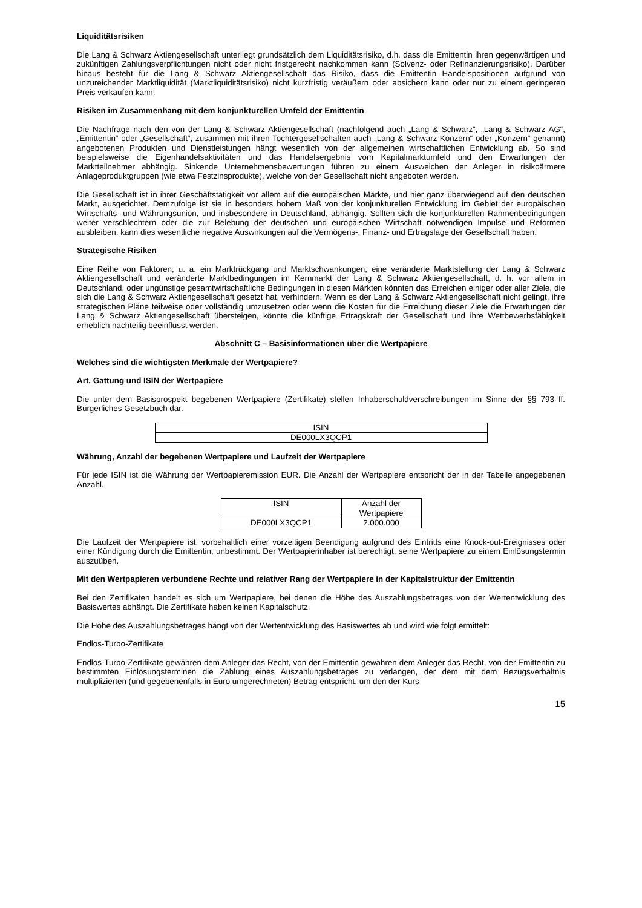Liquiditätsrisiken
Die Lang & Schwarz Aktiengesellschaft unterliegt grundsätzlich dem Liquiditätsrisiko, d.h. dass die Emittentin ihren gegenwärtigen und zukünftigen Zahlungsverpflichtungen nicht oder nicht fristgerecht nachkommen kann (Solvenz- oder Refinanzierungsrisiko). Darüber hinaus besteht für die Lang & Schwarz Aktiengesellschaft das Risiko, dass die Emittentin Handelspositionen aufgrund von unzureichender Marktliquidität (Marktliquiditätsrisiko) nicht kurzfristig veräußern oder absichern kann oder nur zu einem geringeren Preis verkaufen kann.
Risiken im Zusammenhang mit dem konjunkturellen Umfeld der Emittentin
Die Nachfrage nach den von der Lang & Schwarz Aktiengesellschaft (nachfolgend auch „Lang & Schwarz“, „Lang & Schwarz AG“, „Emittentin“ oder „Gesellschaft“, zusammen mit ihren Tochtergesellschaften auch „Lang & Schwarz-Konzern“ oder „Konzern“ genannt) angebotenen Produkten und Dienstleistungen hängt wesentlich von der allgemeinen wirtschaftlichen Entwicklung ab. So sind beispielsweise die Eigenhandelsaktivitäten und das Handelsergebnis vom Kapitalmarktumfeld und den Erwartungen der Marktteilnehmer abhängig. Sinkende Unternehmensbewertungen führen zu einem Ausweichen der Anleger in risikoärmere Anlageproduktgruppen (wie etwa Festzinsprodukte), welche von der Gesellschaft nicht angeboten werden.
Die Gesellschaft ist in ihrer Geschäftstätigkeit vor allem auf die europäischen Märkte, und hier ganz überwiegend auf den deutschen Markt, ausgerichtet. Demzufolge ist sie in besonders hohem Maß von der konjunkturellen Entwicklung im Gebiet der europäischen Wirtschafts- und Währungsunion, und insbesondere in Deutschland, abhängig. Sollten sich die konjunkturellen Rahmenbedingungen weiter verschlechtern oder die zur Belebung der deutschen und europäischen Wirtschaft notwendigen Impulse und Reformen ausbleiben, kann dies wesentliche negative Auswirkungen auf die Vermögens-, Finanz- und Ertragslage der Gesellschaft haben.
Strategische Risiken
Eine Reihe von Faktoren, u. a. ein Marktrückgang und Marktschwankungen, eine veränderte Marktstellung der Lang & Schwarz Aktiengesellschaft und veränderte Marktbedingungen im Kernmarkt der Lang & Schwarz Aktiengesellschaft, d. h. vor allem in Deutschland, oder ungünstige gesamtwirtschaftliche Bedingungen in diesen Märkten könnten das Erreichen einiger oder aller Ziele, die sich die Lang & Schwarz Aktiengesellschaft gesetzt hat, verhindern. Wenn es der Lang & Schwarz Aktiengesellschaft nicht gelingt, ihre strategischen Pläne teilweise oder vollständig umzusetzen oder wenn die Kosten für die Erreichung dieser Ziele die Erwartungen der Lang & Schwarz Aktiengesellschaft übersteigen, könnte die künftige Ertragskraft der Gesellschaft und ihre Wettbewerbsfähigkeit erheblich nachteilig beeinflusst werden.
Abschnitt C – Basisinformationen über die Wertpapiere
Welches sind die wichtigsten Merkmale der Wertpapiere?
Art, Gattung und ISIN der Wertpapiere
Die unter dem Basisprospekt begebenen Wertpapiere (Zertifikate) stellen Inhaberschuldverschreibungen im Sinne der §§ 793 ff. Bürgerliches Gesetzbuch dar.
| ISIN |
| --- |
| DE000LX3QCP1 |
Währung, Anzahl der begebenen Wertpapiere und Laufzeit der Wertpapiere
Für jede ISIN ist die Währung der Wertpapieremission EUR. Die Anzahl der Wertpapiere entspricht der in der Tabelle angegebenen Anzahl.
| ISIN | Anzahl der Wertpapiere |
| --- | --- |
| DE000LX3QCP1 | 2.000.000 |
Die Laufzeit der Wertpapiere ist, vorbehaltlich einer vorzeitigen Beendigung aufgrund des Eintritts eine Knock-out-Ereignisses oder einer Kündigung durch die Emittentin, unbestimmt. Der Wertpapierinhaber ist berechtigt, seine Wertpapiere zu einem Einlösungstermin auszuüben.
Mit den Wertpapieren verbundene Rechte und relativer Rang der Wertpapiere in der Kapitalstruktur der Emittentin
Bei den Zertifikaten handelt es sich um Wertpapiere, bei denen die Höhe des Auszahlungsbetrages von der Wertentwicklung des Basiswertes abhängt. Die Zertifikate haben keinen Kapitalschutz.
Die Höhe des Auszahlungsbetrages hängt von der Wertentwicklung des Basiswertes ab und wird wie folgt ermittelt:
Endlos-Turbo-Zertifikate
Endlos-Turbo-Zertifikate gewähren dem Anleger das Recht, von der Emittentin gewähren dem Anleger das Recht, von der Emittentin zu bestimmten Einlösungsterminen die Zahlung eines Auszahlungsbetrages zu verlangen, der dem mit dem Bezugsverhältnis multiplizierten (und gegebenenfalls in Euro umgerechneten) Betrag entspricht, um den der Kurs
15